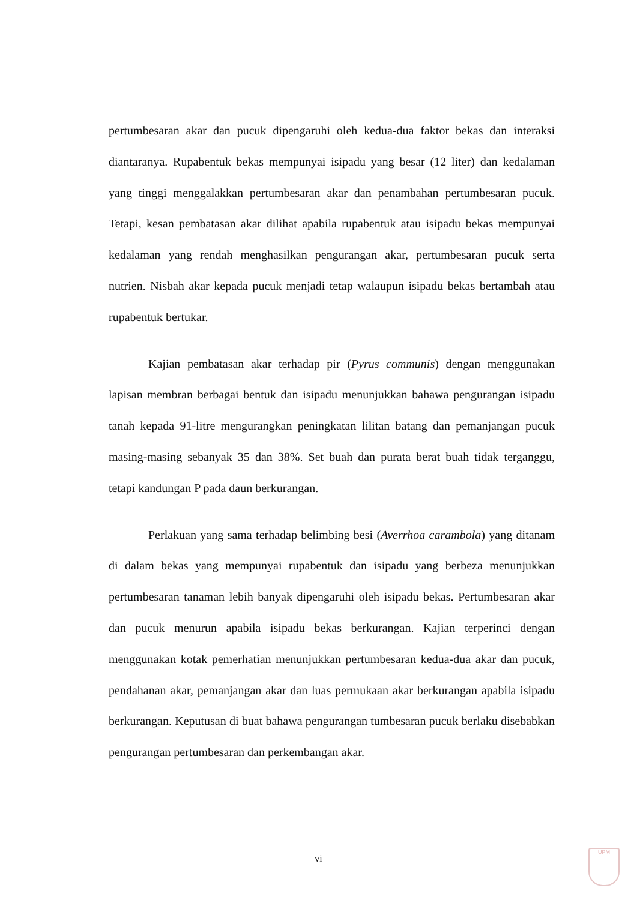pertumbesaran akar dan pucuk dipengaruhi oleh kedua-dua faktor bekas dan interaksi diantaranya. Rupabentuk bekas mempunyai isipadu yang besar (12 liter) dan kedalaman yang tinggi menggalakkan pertumbesaran akar dan penambahan pertumbesaran pucuk. Tetapi, kesan pembatasan akar dilihat apabila rupabentuk atau isipadu bekas mempunyai kedalaman yang rendah menghasilkan pengurangan akar, pertumbesaran pucuk serta nutrien. Nisbah akar kepada pucuk menjadi tetap walaupun isipadu bekas bertambah atau rupabentuk bertukar.
Kajian pembatasan akar terhadap pir (Pyrus communis) dengan menggunakan lapisan membran berbagai bentuk dan isipadu menunjukkan bahawa pengurangan isipadu tanah kepada 91-litre mengurangkan peningkatan lilitan batang dan pemanjangan pucuk masing-masing sebanyak 35 dan 38%. Set buah dan purata berat buah tidak terganggu, tetapi kandungan P pada daun berkurangan.
Perlakuan yang sama terhadap belimbing besi (Averrhoa carambola) yang ditanam di dalam bekas yang mempunyai rupabentuk dan isipadu yang berbeza menunjukkan pertumbesaran tanaman lebih banyak dipengaruhi oleh isipadu bekas. Pertumbesaran akar dan pucuk menurun apabila isipadu bekas berkurangan. Kajian terperinci dengan menggunakan kotak pemerhatian menunjukkan pertumbesaran kedua-dua akar dan pucuk, pendahanan akar, pemanjangan akar dan luas permukaan akar berkurangan apabila isipadu berkurangan. Keputusan di buat bahawa pengurangan tumbesaran pucuk berlaku disebabkan pengurangan pertumbesaran dan perkembangan akar.
vi
UPM